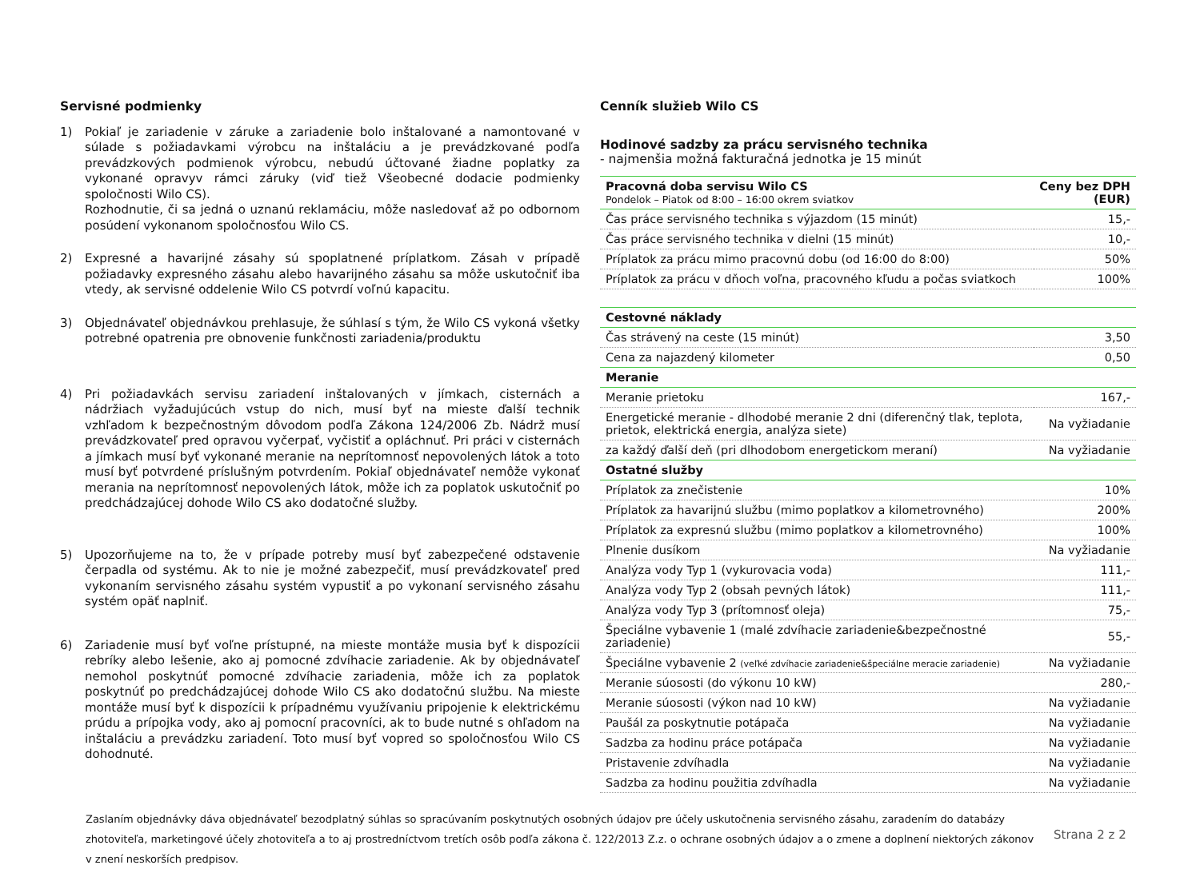Servisné podmienky
1) Pokiaľ je zariadenie v záruke a zariadenie bolo inštalované a namontované v súlade s požiadavkami výrobcu na inštaláciu a je prevádzkované podľa prevádzkových podmienok výrobcu, nebudú účtované žiadne poplatky za vykonané opravyv rámci záruky (viď tiež Všeobecné dodacie podmienky spoločnosti Wilo CS).
Rozhodnutie, či sa jedná o uznanú reklamáciu, môže nasledovať až po odbornom posúdení vykonanom spoločnosťou Wilo CS.
2) Expresné a havarijné zásahy sú spoplatnené príplatkom. Zásah v prípadě požiadavky expresného zásahu alebo havarijného zásahu sa môže uskutočniť iba vtedy, ak servisné oddelenie Wilo CS potvrdí voľnú kapacitu.
3) Objednávateľ objednávkou prehlasuje, že súhlasí s tým, že Wilo CS vykoná všetky potrebné opatrenia pre obnovenie funkčnosti zariadenia/produktu
4) Pri požiadavkách servisu zariadení inštalovaných v jímkach, cisternách a nádržiach vyžadujúcúch vstup do nich, musí byť na mieste ďalší technik vzhľadom k bezpečnostným dôvodom podľa Zákona 124/2006 Zb. Nádrž musí prevádzkovateľ pred opravou vyčerpať, vyčistiť a opláchnuť. Pri práci v cisternách a jímkach musí byť vykonané meranie na neprítomnosť nepovolených látok a toto musí byť potvrdené príslušným potvrdením. Pokiaľ objednávateľ nemôže vykonať merania na neprítomnosť nepovolených látok, môže ich za poplatok uskutočniť po predchádzajúcej dohode Wilo CS ako dodatočné služby.
5) Upozorňujeme na to, že v prípade potreby musí byť zabezpečené odstavenie čerpadla od systému. Ak to nie je možné zabezpečiť, musí prevádzkovateľ pred vykonaním servisného zásahu systém vypustiť a po vykonaní servisného zásahu systém opäť naplniť.
6) Zariadenie musí byť voľne prístupné, na mieste montáže musia byť k dispozícii rebríky alebo lešenie, ako aj pomocné zdvíhacie zariadenie. Ak by objednávateľ nemohol poskytnúť pomocné zdvíhacie zariadenia, môže ich za poplatok poskytnúť po predchádzajúcej dohode Wilo CS ako dodatočnú službu. Na mieste montáže musí byť k dispozícii k prípadnému využívaniu pripojenie k elektrickému prúdu a prípojka vody, ako aj pomocní pracovníci, ak to bude nutné s ohľadom na inštaláciu a prevádzku zariadení. Toto musí byť vopred so spoločnosťou Wilo CS dohodnuté.
Cenník služieb Wilo CS
Hodinové sadzby za prácu servisného technika
- najmenšia možná fakturačná jednotka je 15 minút
| Pracovná doba servisu Wilo CS Pondelok – Piatok od 8:00 – 16:00 okrem sviatkov | Ceny bez DPH (EUR) |
| Čas práce servisného technika s výjazdom (15 minút) | 15,- |
| Čas práce servisného technika v dielni (15 minút) | 10,- |
| Príplatok za prácu mimo pracovnú dobu (od 16:00 do 8:00) | 50% |
| Príplatok za prácu v dňoch voľna, pracovného kľudu a počas sviatkoch | 100% |
| Cestovné náklady | |
| Čas strávený na ceste (15 minút) | 3,50 |
| Cena za najazdený kilometer | 0,50 |
| Meranie | |
| Meranie prietoku | 167,- |
| Energetické meranie - dlhodobé meranie 2 dni (diferenčný tlak, teplota, prietok, elektrická energia, analýza siete) | Na vyžiadanie |
| za každý ďalší deň (pri dlhodobom energetickom meraní) | Na vyžiadanie |
| Ostatné služby | |
| Príplatok za znečistenie | 10% |
| Príplatok za havarijnú službu (mimo poplatkov a kilometrovného) | 200% |
| Príplatok za expresnú službu (mimo poplatkov a kilometrovného) | 100% |
| Plnenie dusíkom | Na vyžiadanie |
| Analýza vody Typ 1 (vykurovacia voda) | 111,- |
| Analýza vody Typ 2 (obsah pevných látok) | 111,- |
| Analýza vody Typ 3 (prítomnosť oleja) | 75,- |
| Špeciálne vybavenie 1 (malé zdvíhacie zariadenie&bezpečnostné zariadenie) | 55,- |
| Špeciálne vybavenie 2 (veľké zdvíhacie zariadenie&špeciálne meracie zariadenie) | Na vyžiadanie |
| Meranie súososti (do výkonu 10 kW) | 280,- |
| Meranie súososti (výkon nad 10 kW) | Na vyžiadanie |
| Paušál za poskytnutie potápača | Na vyžiadanie |
| Sadzba za hodinu práce potápača | Na vyžiadanie |
| Pristavenie zdvíhadla | Na vyžiadanie |
| Sadzba za hodinu použitia zdvíhadla | Na vyžiadanie |
Zaslaním objednávky dáva objednávateľ bezodplatný súhlas so spracúvaním poskytnutých osobných údajov pre účely uskutočnenia servisného zásahu, zaradením do databázy zhotoviteľa, marketingové účely zhotoviteľa a to aj prostredníctvom tretích osôb podľa zákona č. 122/2013 Z.z. o ochrane osobných údajov a o zmene a doplnení niektorých zákonov v znení neskorších predpisov.
Strana 2 z 2